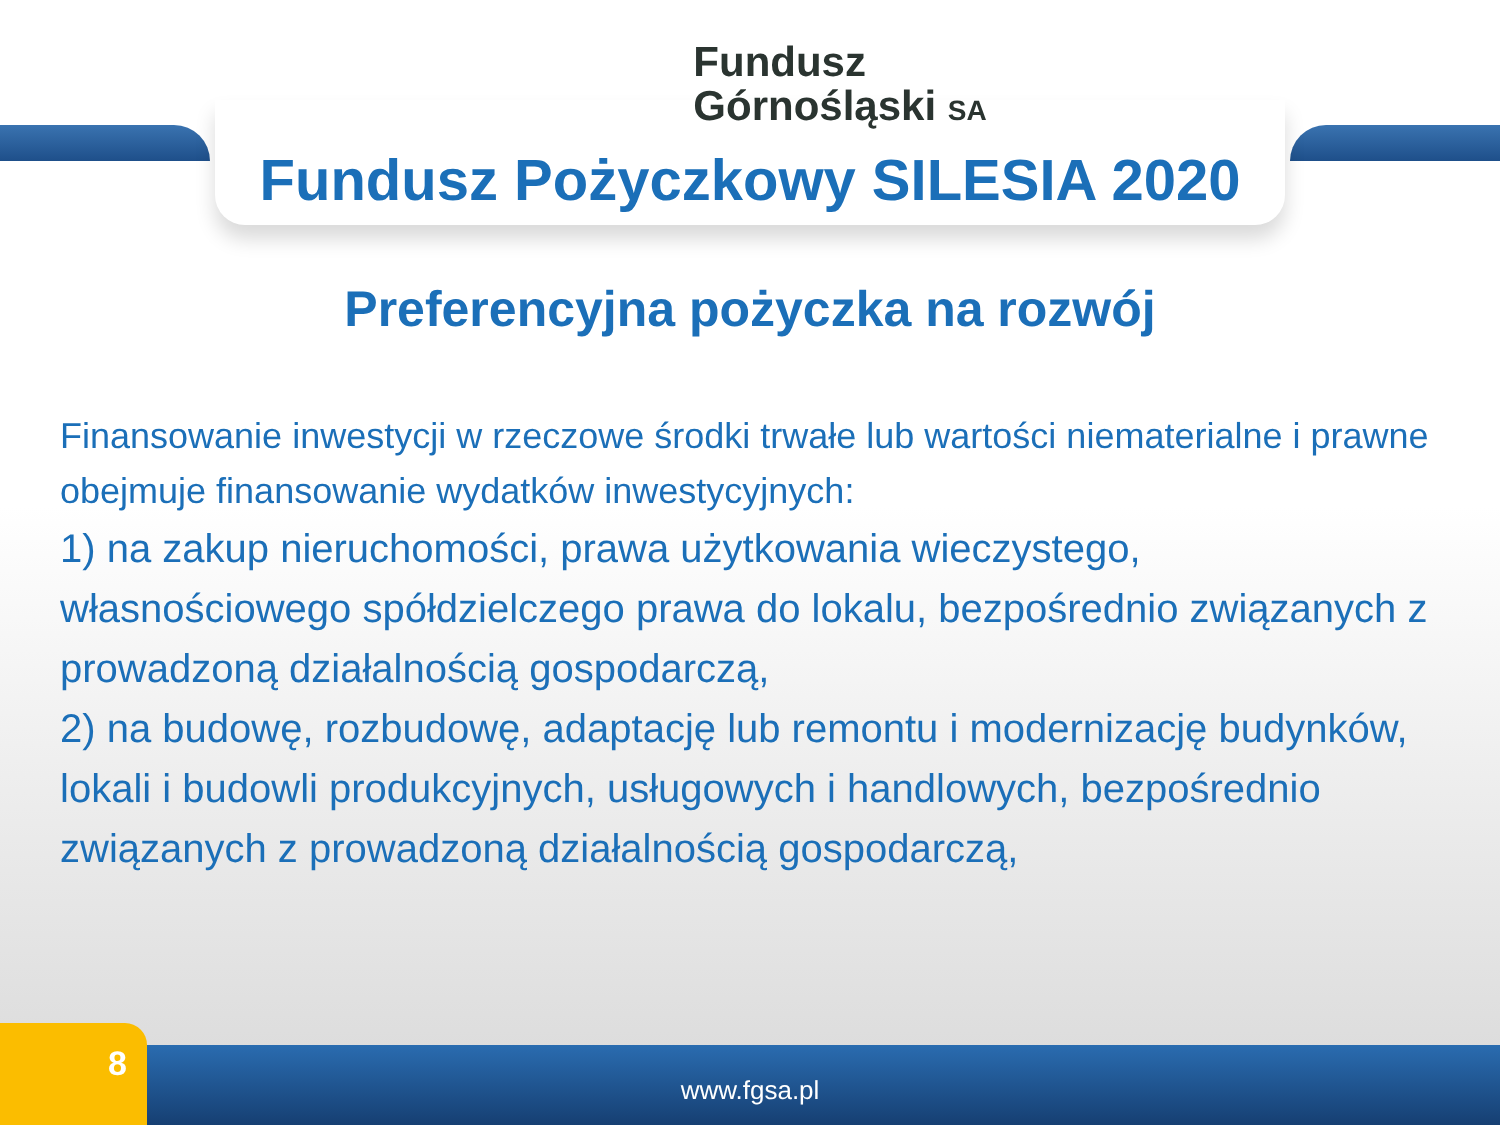Fundusz
Górnośląski SA
Fundusz Pożyczkowy SILESIA 2020
Preferencyjna pożyczka na rozwój
Finansowanie inwestycji w rzeczowe środki trwałe lub wartości niematerialne i prawne obejmuje finansowanie wydatków inwestycyjnych:
1) na zakup nieruchomości, prawa użytkowania wieczystego, własnościowego spółdzielczego prawa do lokalu, bezpośrednio związanych z prowadzoną działalnością gospodarczą,
2) na budowę, rozbudowę, adaptację lub remontu i modernizację budynków, lokali i budowli produkcyjnych, usługowych i handlowych, bezpośrednio związanych z prowadzoną działalnością gospodarczą,
www.fgsa.pl 8